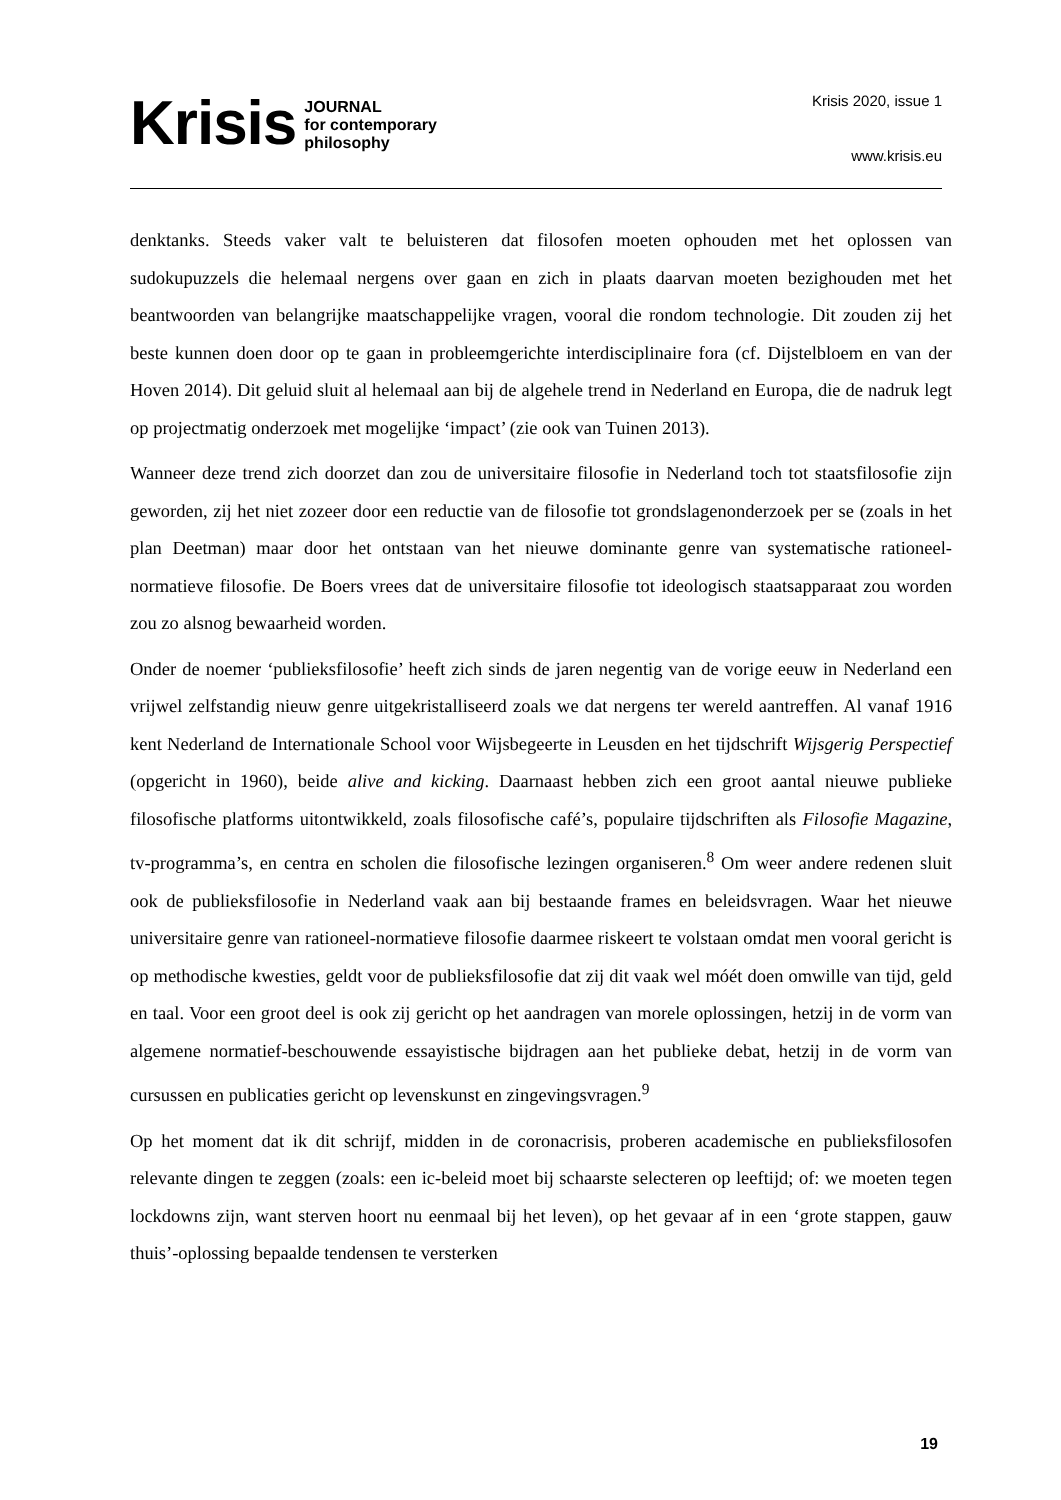Krisis
JOURNAL
for contemporary
philosophy
Krisis 2020, issue 1
www.krisis.eu
denktanks. Steeds vaker valt te beluisteren dat filosofen moeten ophouden met het oplossen van sudokupuzzels die helemaal nergens over gaan en zich in plaats daarvan moeten bezig­houden met het beantwoorden van belangrijke maatschappelijke vragen, vooral die rondom technologie. Dit zouden zij het beste kunnen doen door op te gaan in probleemgerichte inter­disciplinaire fora (cf. Dijstelbloem en van der Hoven 2014). Dit geluid sluit al helemaal aan bij de algehele trend in Nederland en Europa, die de nadruk legt op projectmatig onderzoek met mogelijke ‘impact’ (zie ook van Tuinen 2013).
Wanneer deze trend zich doorzet dan zou de universitaire filosofie in Nederland toch tot staats­filosofie zijn geworden, zij het niet zozeer door een reductie van de filosofie tot grondslagen­onderzoek per se (zoals in het plan Deetman) maar door het ontstaan van het nieuwe dominante genre van systematische rationeel-normatieve filosofie. De Boers vrees dat de universitaire filosofie tot ideologisch staatsapparaat zou worden zou zo alsnog bewaarheid worden.
Onder de noemer ‘publieksfilosofie’ heeft zich sinds de jaren negentig van de vorige eeuw in Nederland een vrijwel zelfstandig nieuw genre uitgekristalliseerd zoals we dat nergens ter we­reld aantreffen. Al vanaf 1916 kent Nederland de Internationale School voor Wijsbegeerte in Leusden en het tijdschrift Wijsgerig Perspectief (opgericht in 1960), beide alive and kicking. Daarnaast hebben zich een groot aantal nieuwe publieke filosofische platforms uitontwikkeld, zoals filosofische café’s, populaire tijdschriften als Filosofie Magazine, tv-programma’s, en centra en scholen die filosofische lezingen organiseren.<sup>8</sup> Om weer andere redenen sluit ook de publieksfilosofie in Nederland vaak aan bij bestaande frames en beleidsvragen. Waar het nieuwe universitaire genre van rationeel-normatieve filosofie daarmee riskeert te volstaan om­dat men vooral gericht is op methodische kwesties, geldt voor de publieksfilosofie dat zij dit vaak wel móét doen omwille van tijd, geld en taal. Voor een groot deel is ook zij gericht op het aandragen van morele oplossingen, hetzij in de vorm van algemene normatief-beschou­wende essayistische bijdragen aan het publieke debat, hetzij in de vorm van cursussen en pu­blicaties gericht op levenskunst en zingevingsvragen.<sup>9</sup>
Op het moment dat ik dit schrijf, midden in de coronacrisis, proberen academische en pu­blieksfilosofen relevante dingen te zeggen (zoals: een ic-beleid moet bij schaarste selecteren op leeftijd; of: we moeten tegen lockdowns zijn, want sterven hoort nu eenmaal bij het leven), op het gevaar af in een ‘grote stappen, gauw thuis’-oplossing bepaalde tendensen te versterken
19